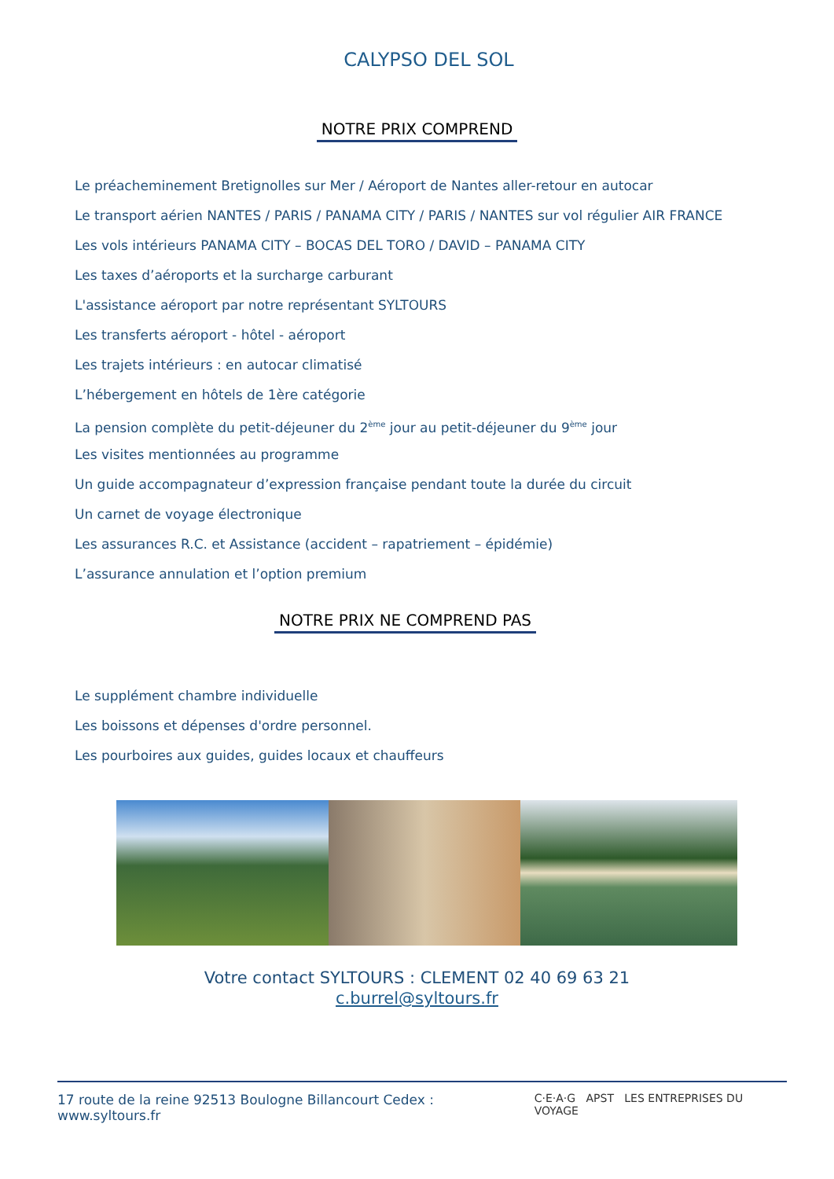CALYPSO DEL SOL
NOTRE PRIX COMPREND
Le préacheminement Bretignolles sur Mer / Aéroport de Nantes aller-retour en autocar
Le transport aérien NANTES / PARIS / PANAMA CITY / PARIS / NANTES sur vol régulier AIR FRANCE
Les vols intérieurs PANAMA CITY – BOCAS DEL TORO / DAVID – PANAMA CITY
Les taxes d’aéroports et la surcharge carburant
L'assistance aéroport par notre représentant SYLTOURS
Les transferts aéroport - hôtel - aéroport
Les trajets intérieurs : en autocar climatisé
L’hébergement en hôtels de 1ère catégorie
La pension complète du petit-déjeuner du 2<sup>ème</sup> jour au petit-déjeuner du 9<sup>ème</sup> jour
Les visites mentionnées au programme
Un guide accompagnateur d’expression française pendant toute la durée du circuit
Un carnet de voyage électronique
Les assurances R.C. et Assistance (accident – rapatriement – épidémie)
L’assurance annulation et l’option premium
NOTRE PRIX NE COMPREND PAS
Le supplément chambre individuelle
Les boissons et dépenses d'ordre personnel.
Les pourboires aux guides, guides locaux et chauffeurs
Votre contact SYLTOURS : CLEMENT 02 40 69 63 21
c.burrel@syltours.fr
17 route de la reine 92513 Boulogne Billancourt Cedex : www.syltours.fr C·E·A·G APST LES ENTREPRISES DU VOYAGE